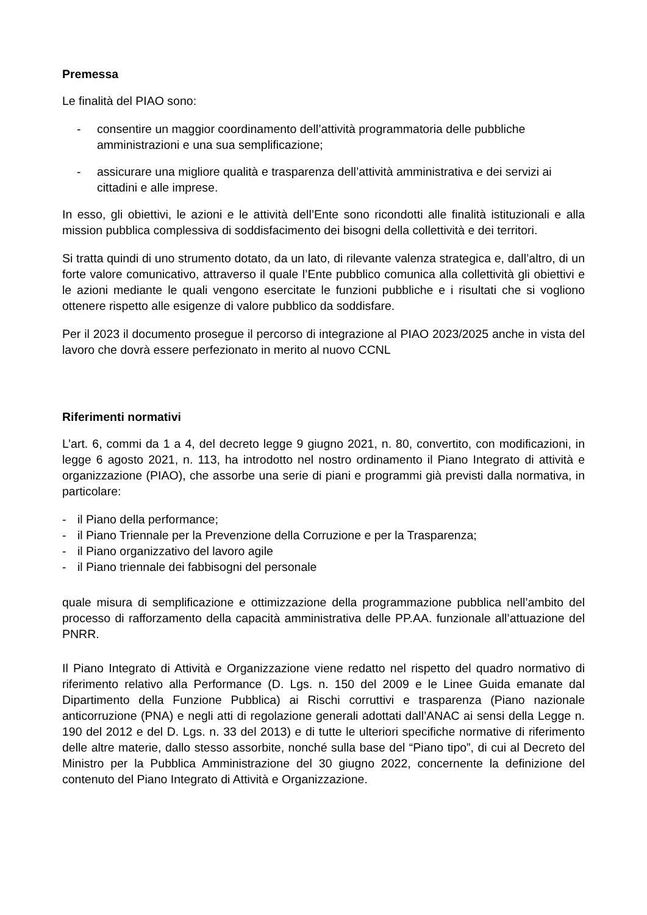Premessa
Le finalità del PIAO sono:
- consentire un maggior coordinamento dell’attività programmatoria delle pubbliche amministrazioni e una sua semplificazione;
- assicurare una migliore qualità e trasparenza dell’attività amministrativa e dei servizi ai cittadini e alle imprese.
In esso, gli obiettivi, le azioni e le attività dell’Ente sono ricondotti alle finalità istituzionali e alla mission pubblica complessiva di soddisfacimento dei bisogni della collettività e dei territori.
Si tratta quindi di uno strumento dotato, da un lato, di rilevante valenza strategica e, dall’altro, di un forte valore comunicativo, attraverso il quale l’Ente pubblico comunica alla collettività gli obiettivi e le azioni mediante le quali vengono esercitate le funzioni pubbliche e i risultati che si vogliono ottenere rispetto alle esigenze di valore pubblico da soddisfare.
Per il 2023 il documento prosegue il percorso di integrazione al PIAO 2023/2025 anche in vista del lavoro che dovrà essere perfezionato in merito al nuovo CCNL
Riferimenti normativi
L’art. 6, commi da 1 a 4, del decreto legge 9 giugno 2021, n. 80, convertito, con modificazioni, in legge 6 agosto 2021, n. 113, ha introdotto nel nostro ordinamento il Piano Integrato di attività e organizzazione (PIAO), che assorbe una serie di piani e programmi già previsti dalla normativa, in particolare:
- il Piano della performance;
- il Piano Triennale per la Prevenzione della Corruzione e per la Trasparenza;
- il Piano organizzativo del lavoro agile
- il Piano triennale dei fabbisogni del personale
quale misura di semplificazione e ottimizzazione della programmazione pubblica nell’ambito del processo di rafforzamento della capacità amministrativa delle PP.AA. funzionale all’attuazione del PNRR.
Il Piano Integrato di Attività e Organizzazione viene redatto nel rispetto del quadro normativo di riferimento relativo alla Performance (D. Lgs. n. 150 del 2009 e le Linee Guida emanate dal Dipartimento della Funzione Pubblica) ai Rischi corruttivi e trasparenza (Piano nazionale anticorruzione (PNA) e negli atti di regolazione generali adottati dall’ANAC ai sensi della Legge n. 190 del 2012 e del D. Lgs. n. 33 del 2013) e di tutte le ulteriori specifiche normative di riferimento delle altre materie, dallo stesso assorbite, nonché sulla base del “Piano tipo”, di cui al Decreto del Ministro per la Pubblica Amministrazione del 30 giugno 2022, concernente la definizione del contenuto del Piano Integrato di Attività e Organizzazione.